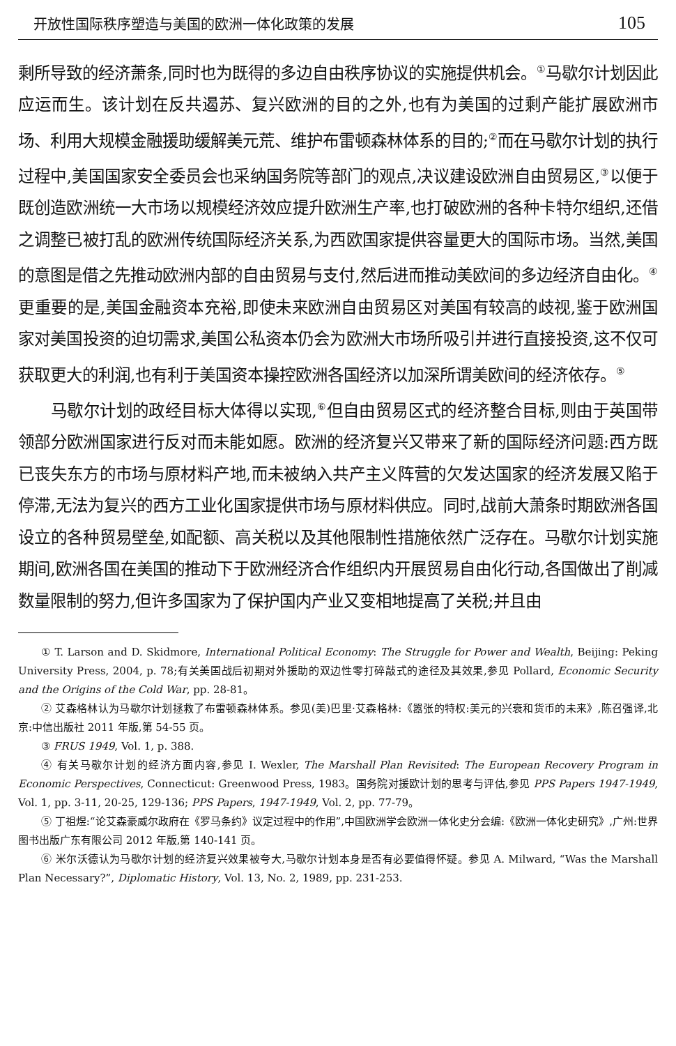开放性国际秩序塑造与美国的欧洲一体化政策的发展 105
剩所导致的经济萧条,同时也为既得的多边自由秩序协议的实施提供机会。<sup>①</sup>马歇尔计划因此应运而生。该计划在反共遏苏、复兴欧洲的目的之外,也有为美国的过剩产能扩展欧洲市场、利用大规模金融援助缓解美元荒、维护布雷顿森林体系的目的;<sup>②</sup>而在马歇尔计划的执行过程中,美国国家安全委员会也采纳国务院等部门的观点,决议建设欧洲自由贸易区,<sup>③</sup>以便于既创造欧洲统一大市场以规模经济效应提升欧洲生产率,也打破欧洲的各种卡特尔组织,还借之调整已被打乱的欧洲传统国际经济关系,为西欧国家提供容量更大的国际市场。当然,美国的意图是借之先推动欧洲内部的自由贸易与支付,然后进而推动美欧间的多边经济自由化。<sup>④</sup> 更重要的是,美国金融资本充裕,即使未来欧洲自由贸易区对美国有较高的歧视,鉴于欧洲国家对美国投资的迫切需求,美国公私资本仍会为欧洲大市场所吸引并进行直接投资,这不仅可获取更大的利润,也有利于美国资本操控欧洲各国经济以加深所谓美欧间的经济依存。<sup>⑤</sup>
马歇尔计划的政经目标大体得以实现,<sup>⑥</sup>但自由贸易区式的经济整合目标,则由于英国带领部分欧洲国家进行反对而未能如愿。欧洲的经济复兴又带来了新的国际经济问题:西方既已丧失东方的市场与原材料产地,而未被纳入共产主义阵营的欠发达国家的经济发展又陷于停滞,无法为复兴的西方工业化国家提供市场与原材料供应。同时,战前大萧条时期欧洲各国设立的各种贸易壁垒,如配额、高关税以及其他限制性措施依然广泛存在。马歇尔计划实施期间,欧洲各国在美国的推动下于欧洲经济合作组织内开展贸易自由化行动,各国做出了削减数量限制的努力,但许多国家为了保护国内产业又变相地提高了关税;并且由
① T. Larson and D. Skidmore, International Political Economy: The Struggle for Power and Wealth, Beijing: Peking University Press, 2004, p. 78;有关美国战后初期对外援助的双边性零打碎敲式的途径及其效果,参见 Pollard, Economic Security and the Origins of the Cold War, pp. 28-81。
② 艾森格林认为马歇尔计划拯救了布雷顿森林体系。参见(美)巴里·艾森格林:《嚣张的特权:美元的兴衰和货币的未来》,陈召强译,北京:中信出版社 2011 年版,第 54-55 页。
③ FRUS 1949, Vol. 1, p. 388.
④ 有关马歇尔计划的经济方面内容,参见 I. Wexler, The Marshall Plan Revisited: The European Recovery Program in Economic Perspectives, Connecticut: Greenwood Press, 1983。国务院对援欧计划的思考与评估,参见 PPS Papers 1947-1949, Vol. 1, pp. 3-11, 20-25, 129-136; PPS Papers, 1947-1949, Vol. 2, pp. 77-79。
⑤ 丁祖煜:“论艾森豪威尔政府在《罗马条约》议定过程中的作用”,中国欧洲学会欧洲一体化史分会编:《欧洲一体化史研究》,广州:世界图书出版广东有限公司 2012 年版,第 140-141 页。
⑥ 米尔沃德认为马歇尔计划的经济复兴效果被夸大,马歇尔计划本身是否有必要值得怀疑。参见 A. Milward, “Was the Marshall Plan Necessary?”, Diplomatic History, Vol. 13, No. 2, 1989, pp. 231-253.